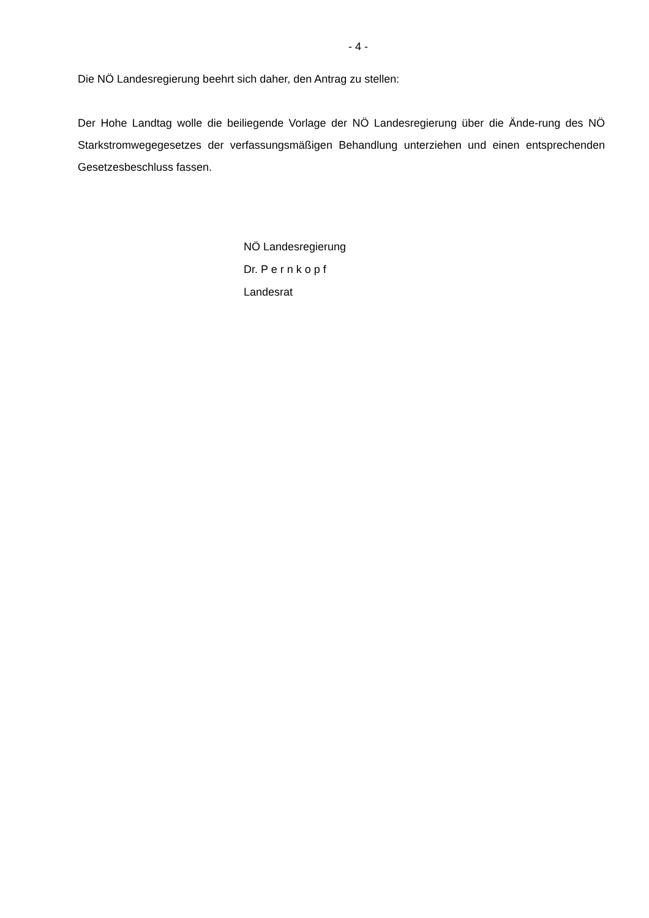- 4 -
Die NÖ Landesregierung beehrt sich daher, den Antrag zu stellen:
Der Hohe Landtag wolle die beiliegende Vorlage der NÖ Landesregierung über die Ände-rung des NÖ Starkstromwegegesetzes der verfassungsmäßigen Behandlung unterziehen und einen entsprechenden Gesetzesbeschluss fassen.
NÖ Landesregierung
Dr. P e r n k o p f
Landesrat